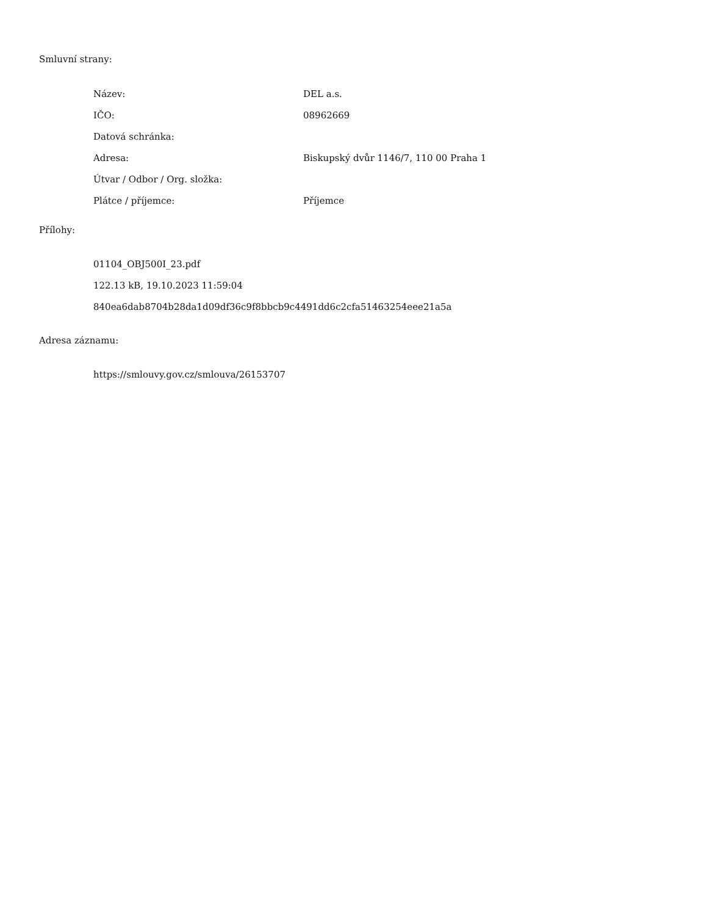Smluvní strany:
| Název: | DEL a.s. |
| IČO: | 08962669 |
| Datová schránka: | |
| Adresa: | Biskupský dvůr 1146/7, 110 00 Praha 1 |
| Útvar / Odbor / Org. složka: | |
| Plátce / příjemce: | Příjemce |
Přílohy:
01104_OBJ500I_23.pdf
122.13 kB, 19.10.2023 11:59:04
840ea6dab8704b28da1d09df36c9f8bbcb9c4491dd6c2cfa51463254eee21a5a
Adresa záznamu:
https://smlouvy.gov.cz/smlouva/26153707